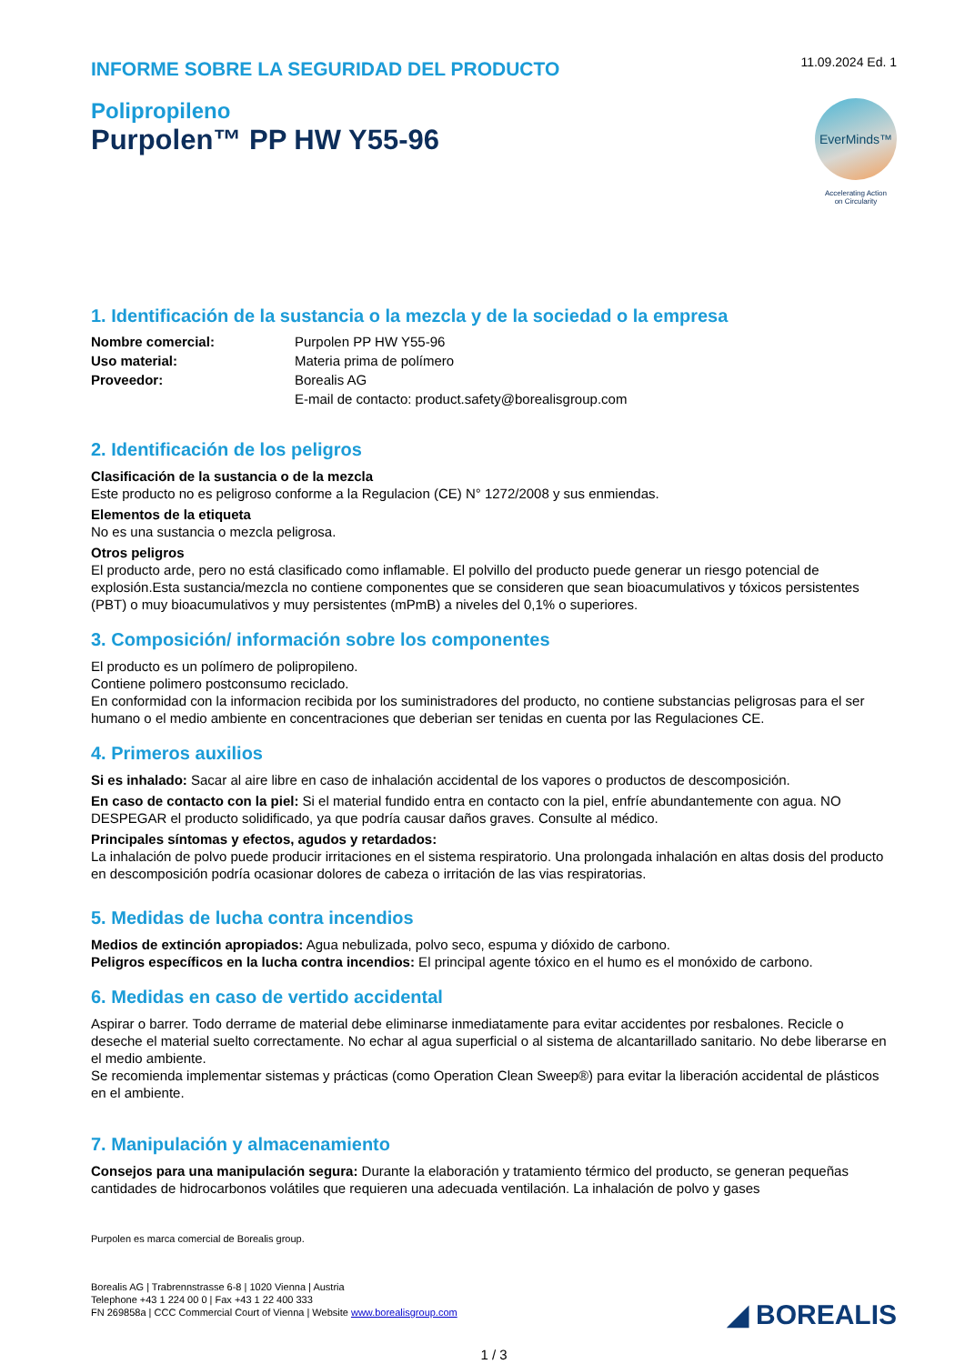INFORME SOBRE LA SEGURIDAD DEL PRODUCTO
11.09.2024 Ed. 1
Polipropileno
Purpolen™ PP HW Y55-96
EverMinds™
Accelerating Action
on Circularity
1. Identificación de la sustancia o la mezcla y de la sociedad o la empresa
Nombre comercial: Purpolen PP HW Y55-96 Uso material: Materia prima de polímero Proveedor: Borealis AG E-mail de contacto: product.safety@borealisgroup.com
2. Identificación de los peligros
Clasificación de la sustancia o de la mezcla
Este producto no es peligroso conforme a la Regulacion (CE) N° 1272/2008 y sus enmiendas.
Elementos de la etiqueta
No es una sustancia o mezcla peligrosa.
Otros peligros
El producto arde, pero no está clasificado como inflamable. El polvillo del producto puede generar un riesgo potencial de explosión.Esta sustancia/mezcla no contiene componentes que se consideren que sean bioacumulativos y tóxicos persistentes (PBT) o muy bioacumulativos y muy persistentes (mPmB) a niveles del 0,1% o superiores.
3. Composición/ información sobre los componentes
El producto es un polímero de polipropileno.
Contiene polimero postconsumo reciclado.
En conformidad con la informacion recibida por los suministradores del producto, no contiene substancias peligrosas para el ser humano o el medio ambiente en concentraciones que deberian ser tenidas en cuenta por las Regulaciones CE.
4. Primeros auxilios
Si es inhalado: Sacar al aire libre en caso de inhalación accidental de los vapores o productos de descomposición.
En caso de contacto con la piel: Si el material fundido entra en contacto con la piel, enfríe abundantemente con agua. NO DESPEGAR el producto solidificado, ya que podría causar daños graves. Consulte al médico.
Principales síntomas y efectos, agudos y retardados:
La inhalación de polvo puede producir irritaciones en el sistema respiratorio. Una prolongada inhalación en altas dosis del producto en descomposición podría ocasionar dolores de cabeza o irritación de las vias respiratorias.
5. Medidas de lucha contra incendios
Medios de extinción apropiados: Agua nebulizada, polvo seco, espuma y dióxido de carbono.
Peligros específicos en la lucha contra incendios: El principal agente tóxico en el humo es el monóxido de carbono.
6. Medidas en caso de vertido accidental
Aspirar o barrer. Todo derrame de material debe eliminarse inmediatamente para evitar accidentes por resbalones. Recicle o deseche el material suelto correctamente. No echar al agua superficial o al sistema de alcantarillado sanitario. No debe liberarse en el medio ambiente.
Se recomienda implementar sistemas y prácticas (como Operation Clean Sweep®) para evitar la liberación accidental de plásticos en el ambiente.
7. Manipulación y almacenamiento
Consejos para una manipulación segura: Durante la elaboración y tratamiento térmico del producto, se generan pequeñas cantidades de hidrocarbonos volátiles que requieren una adecuada ventilación. La inhalación de polvo y gases
Purpolen es marca comercial de Borealis group.
Borealis AG | Trabrennstrasse 6-8 | 1020 Vienna | Austria
Telephone +43 1 224 00 0 | Fax +43 1 22 400 333
FN 269858a | CCC Commercial Court of Vienna | Website www.borealisgroup.com
◢ BOREALIS
1 / 3